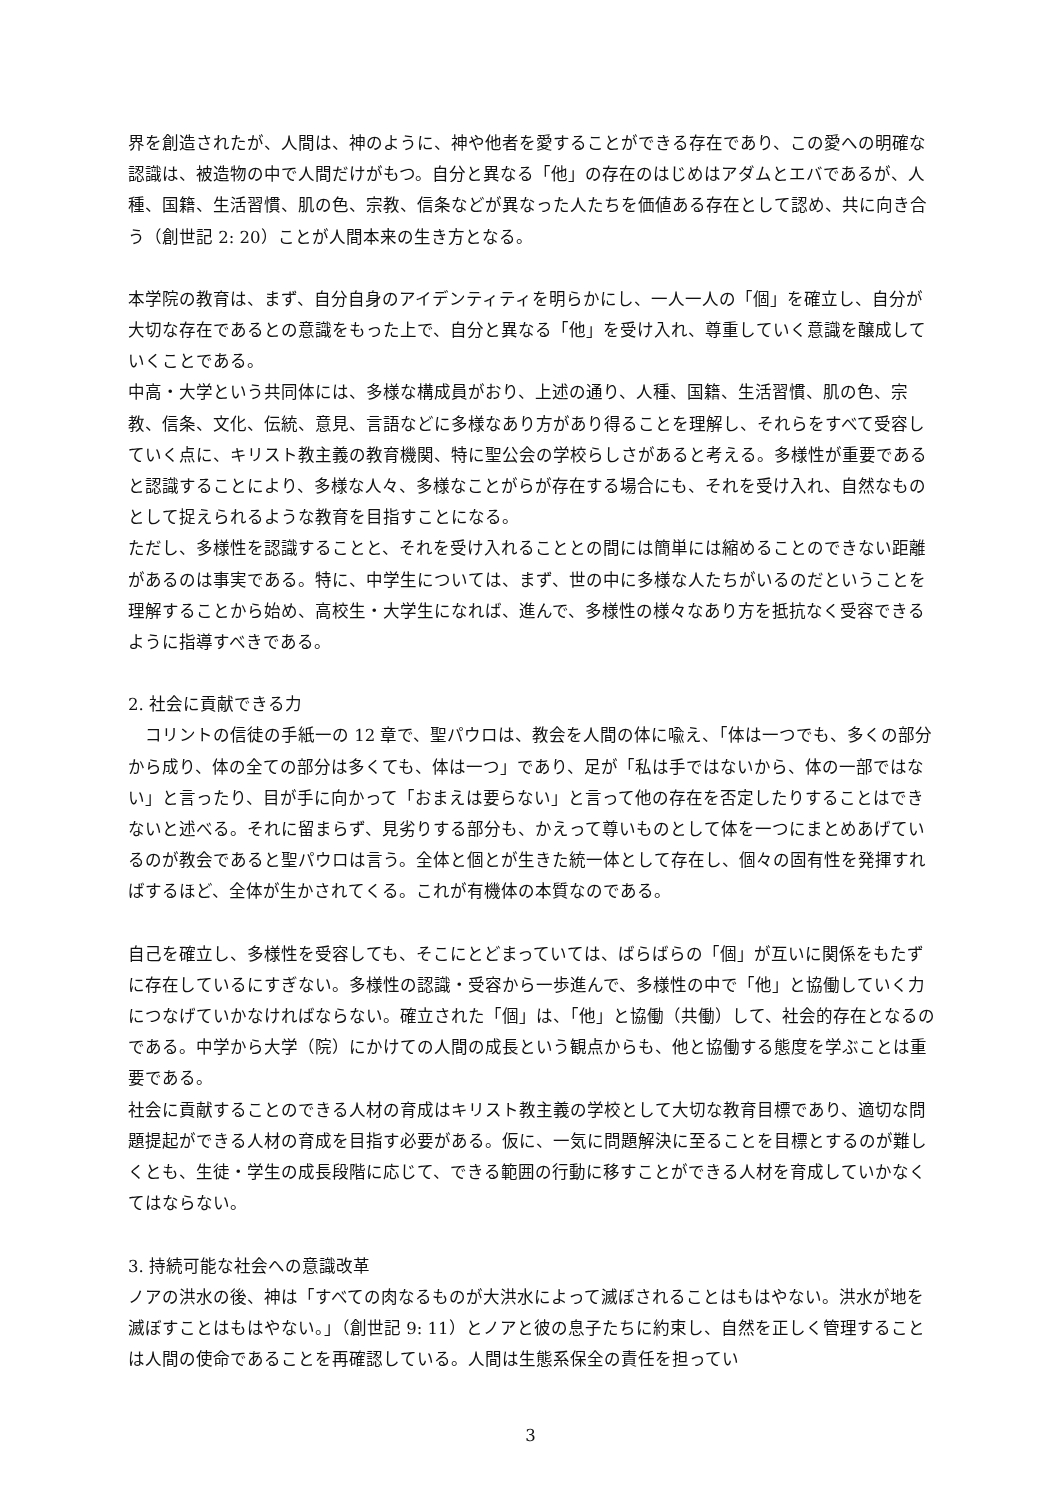界を創造されたが、人間は、神のように、神や他者を愛することができる存在であり、この愛への明確な認識は、被造物の中で人間だけがもつ。自分と異なる「他」の存在のはじめはアダムとエバであるが、人種、国籍、生活習慣、肌の色、宗教、信条などが異なった人たちを価値ある存在として認め、共に向き合う（創世記 2: 20）ことが人間本来の生き方となる。
本学院の教育は、まず、自分自身のアイデンティティを明らかにし、一人一人の「個」を確立し、自分が大切な存在であるとの意識をもった上で、自分と異なる「他」を受け入れ、尊重していく意識を醸成していくことである。
中高・大学という共同体には、多様な構成員がおり、上述の通り、人種、国籍、生活習慣、肌の色、宗教、信条、文化、伝統、意見、言語などに多様なあり方があり得ることを理解し、それらをすべて受容していく点に、キリスト教主義の教育機関、特に聖公会の学校らしさがあると考える。多様性が重要であると認識することにより、多様な人々、多様なことがらが存在する場合にも、それを受け入れ、自然なものとして捉えられるような教育を目指すことになる。
ただし、多様性を認識することと、それを受け入れることとの間には簡単には縮めることのできない距離があるのは事実である。特に、中学生については、まず、世の中に多様な人たちがいるのだということを理解することから始め、高校生・大学生になれば、進んで、多様性の様々なあり方を抵抗なく受容できるように指導すべきである。
2. 社会に貢献できる力
　コリントの信徒の手紙一の 12 章で、聖パウロは、教会を人間の体に喩え、「体は一つでも、多くの部分から成り、体の全ての部分は多くても、体は一つ」であり、足が「私は手ではないから、体の一部ではない」と言ったり、目が手に向かって「おまえは要らない」と言って他の存在を否定したりすることはできないと述べる。それに留まらず、見劣りする部分も、かえって尊いものとして体を一つにまとめあげているのが教会であると聖パウロは言う。全体と個とが生きた統一体として存在し、個々の固有性を発揮すればするほど、全体が生かされてくる。これが有機体の本質なのである。
自己を確立し、多様性を受容しても、そこにとどまっていては、ばらばらの「個」が互いに関係をもたずに存在しているにすぎない。多様性の認識・受容から一歩進んで、多様性の中で「他」と協働していく力につなげていかなければならない。確立された「個」は、「他」と協働（共働）して、社会的存在となるのである。中学から大学（院）にかけての人間の成長という観点からも、他と協働する態度を学ぶことは重要である。
社会に貢献することのできる人材の育成はキリスト教主義の学校として大切な教育目標であり、適切な問題提起ができる人材の育成を目指す必要がある。仮に、一気に問題解決に至ることを目標とするのが難しくとも、生徒・学生の成長段階に応じて、できる範囲の行動に移すことができる人材を育成していかなくてはならない。
3. 持続可能な社会への意識改革
ノアの洪水の後、神は「すべての肉なるものが大洪水によって滅ぼされることはもはやない。洪水が地を滅ぼすことはもはやない。」（創世記 9: 11）とノアと彼の息子たちに約束し、自然を正しく管理することは人間の使命であることを再確認している。人間は生態系保全の責任を担ってい
3